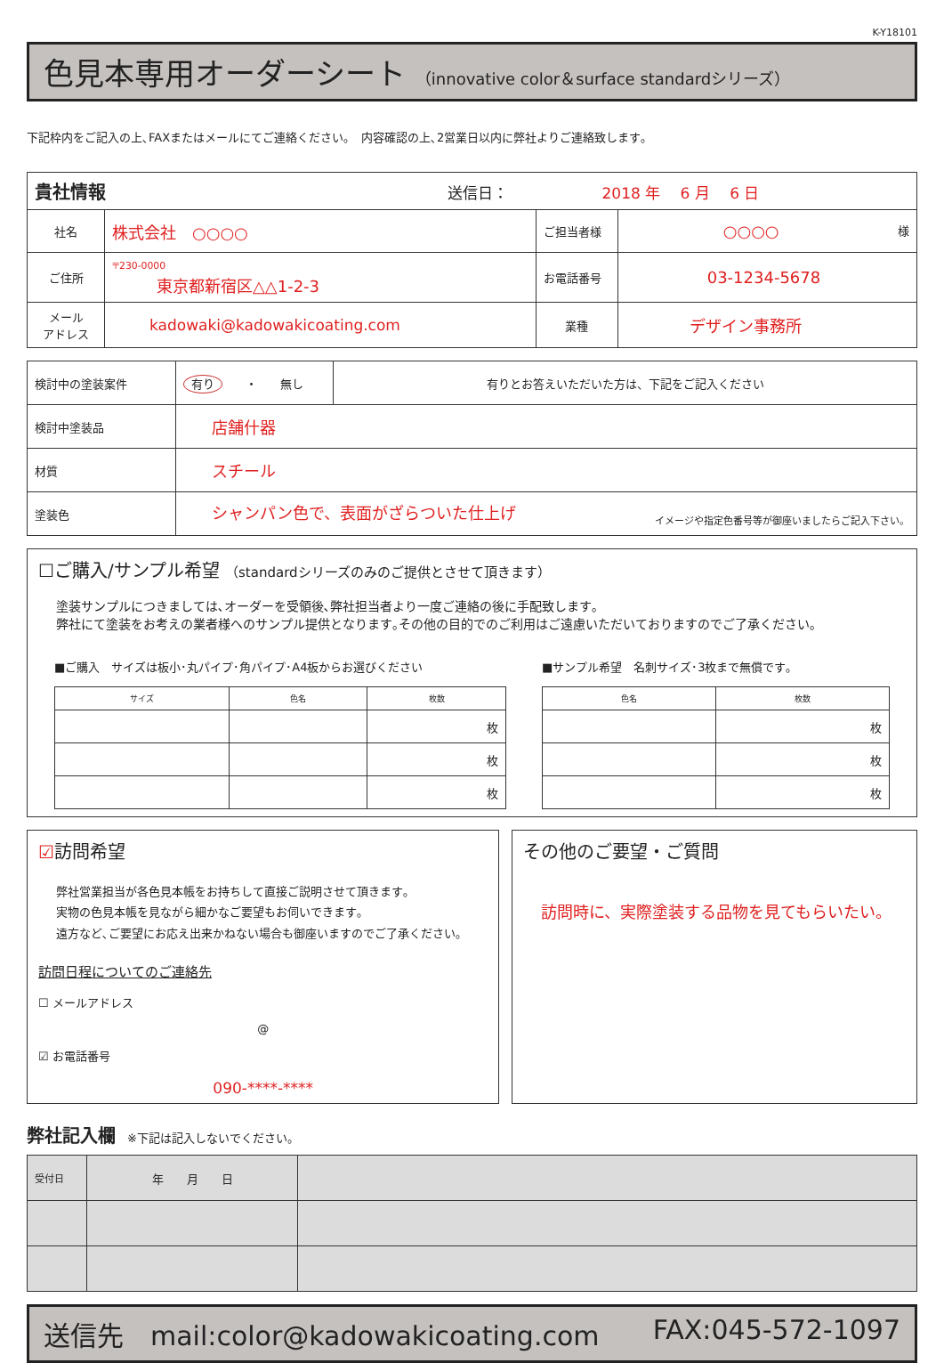K-Y18101
色見本専用オーダーシート （innovative color＆surface standardシリーズ）
下記枠内をご記入の上､FAXまたはメールにてご連絡ください｡　内容確認の上､2営業日以内に弊社よりご連絡致します｡
| 貴社情報 送信日： 2018 年 6 月 6 日 | | | |
| 社名 | 株式会社 ○○○○ | ご担当者様 | ○○○○ 様 |
| ご住所 | 〒230-0000 東京都新宿区△△1-2-3 | お電話番号 | 03-1234-5678 |
| メール アドレス | kadowaki@kadowakicoating.com | 業種 | デザイン事務所 |
| 検討中の塗装案件 | 有り ・ 無し | 有りとお答えいただいた方は、下記をご記入ください |
| 検討中塗装品 | 店舗什器 | |
| 材質 | スチール | |
| 塗装色 | シャンパン色で、表面がざらついた仕上げ イメージや指定色番号等が御座いましたらご記入下さい。 | |
☐ご購入/サンプル希望 （standardシリーズのみのご提供とさせて頂きます）
塗装サンプルにつきましては､オーダーを受領後､弊社担当者より一度ご連絡の後に手配致します｡
弊社にて塗装をお考えの業者様へのサンプル提供となります｡その他の目的でのご利用はご遠慮いただいておりますのでご了承ください｡
■ご購入　サイズは板小･丸パイプ･角パイプ･A4板からお選びください
| サイズ | 色名 | 枚数 |
| --- | --- | --- |
| | | 枚 |
| | | 枚 |
| | | 枚 |
■サンプル希望　名刺サイズ･3枚まで無償です｡
| 色名 | 枚数 |
| --- | --- |
| | 枚 |
| | 枚 |
| | 枚 |
☑訪問希望
弊社営業担当が各色見本帳をお持ちして直接ご説明させて頂きます｡
実物の色見本帳を見ながら細かなご要望もお伺いできます｡
遠方など､ご要望にお応え出来かねない場合も御座いますのでご了承ください｡
訪問日程についてのご連絡先
☐ メールアドレス
@
☑ お電話番号
090-****-****
その他のご要望・ご質問
訪問時に、実際塗装する品物を見てもらいたい。
弊社記入欄　※下記は記入しないでください。
| 受付日 | 年 月 日 | |
送信先　mail:color@kadowakicoating.com FAX:045-572-1097